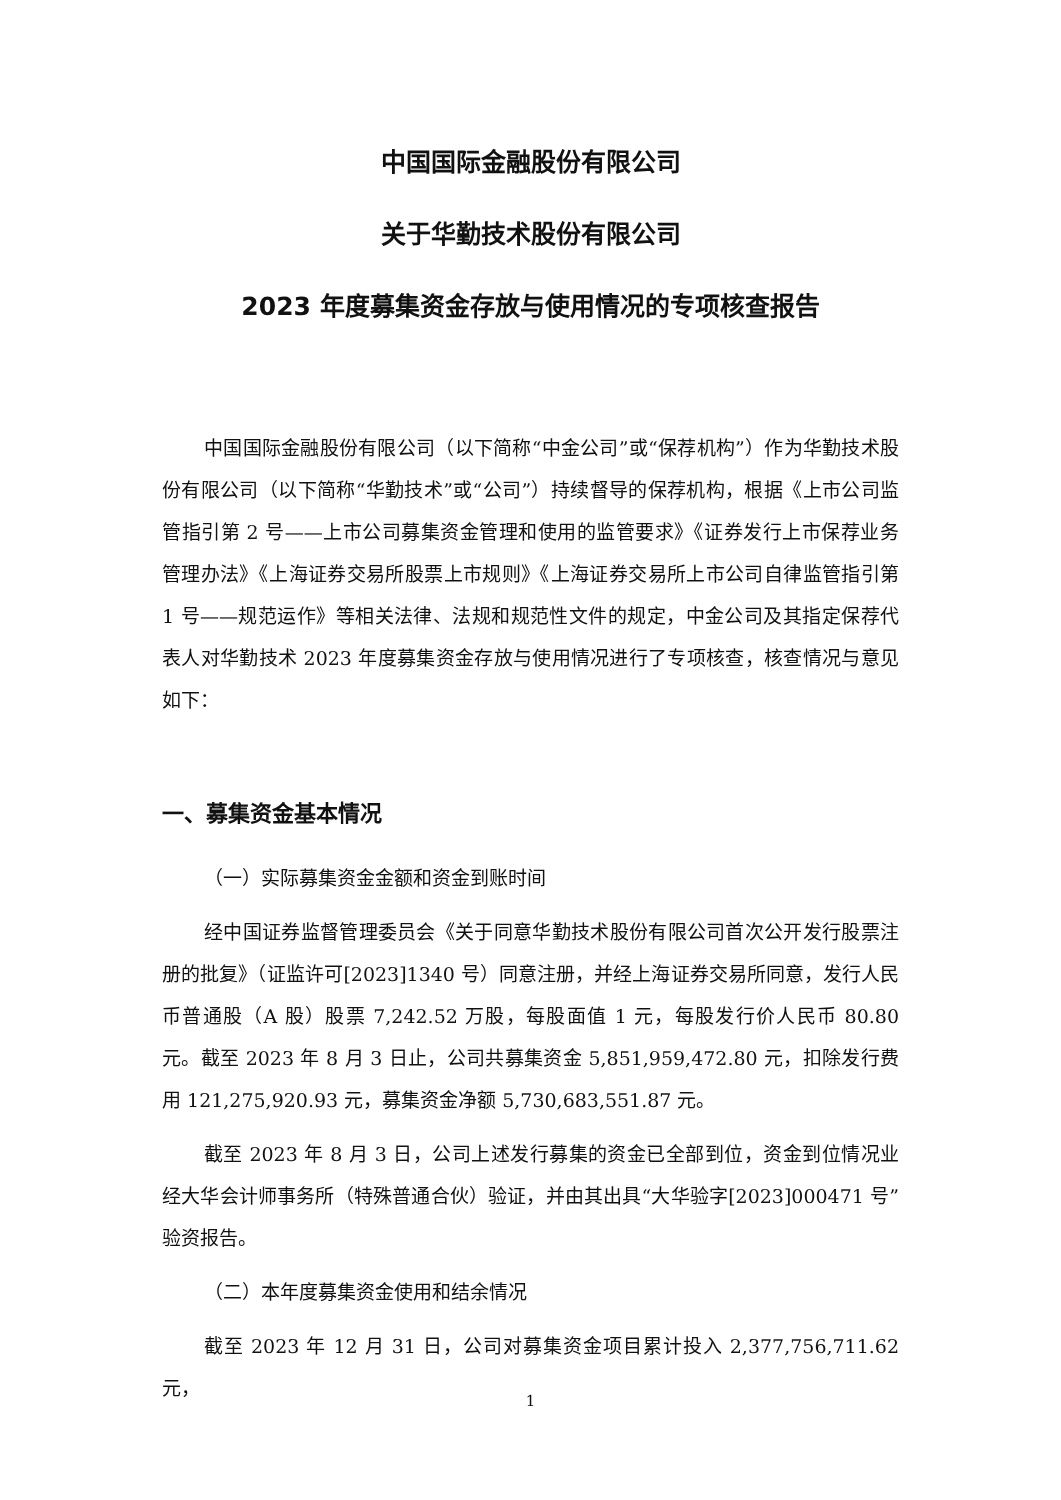中国国际金融股份有限公司
关于华勤技术股份有限公司
2023 年度募集资金存放与使用情况的专项核查报告
中国国际金融股份有限公司（以下简称“中金公司”或“保荐机构”）作为华勤技术股份有限公司（以下简称“华勤技术”或“公司”）持续督导的保荐机构，根据《上市公司监管指引第 2 号——上市公司募集资金管理和使用的监管要求》《证券发行上市保荐业务管理办法》《上海证券交易所股票上市规则》《上海证券交易所上市公司自律监管指引第 1 号——规范运作》等相关法律、法规和规范性文件的规定，中金公司及其指定保荐代表人对华勤技术 2023 年度募集资金存放与使用情况进行了专项核查，核查情况与意见如下：
一、募集资金基本情况
（一）实际募集资金金额和资金到账时间
经中国证券监督管理委员会《关于同意华勤技术股份有限公司首次公开发行股票注册的批复》（证监许可[2023]1340 号）同意注册，并经上海证券交易所同意，发行人民币普通股（A 股）股票 7,242.52 万股，每股面值 1 元，每股发行价人民币 80.80 元。截至 2023 年 8 月 3 日止，公司共募集资金 5,851,959,472.80 元，扣除发行费用 121,275,920.93 元，募集资金净额 5,730,683,551.87 元。
截至 2023 年 8 月 3 日，公司上述发行募集的资金已全部到位，资金到位情况业经大华会计师事务所（特殊普通合伙）验证，并由其出具“大华验字[2023]000471 号”验资报告。
（二）本年度募集资金使用和结余情况
截至 2023 年 12 月 31 日，公司对募集资金项目累计投入 2,377,756,711.62 元，
1